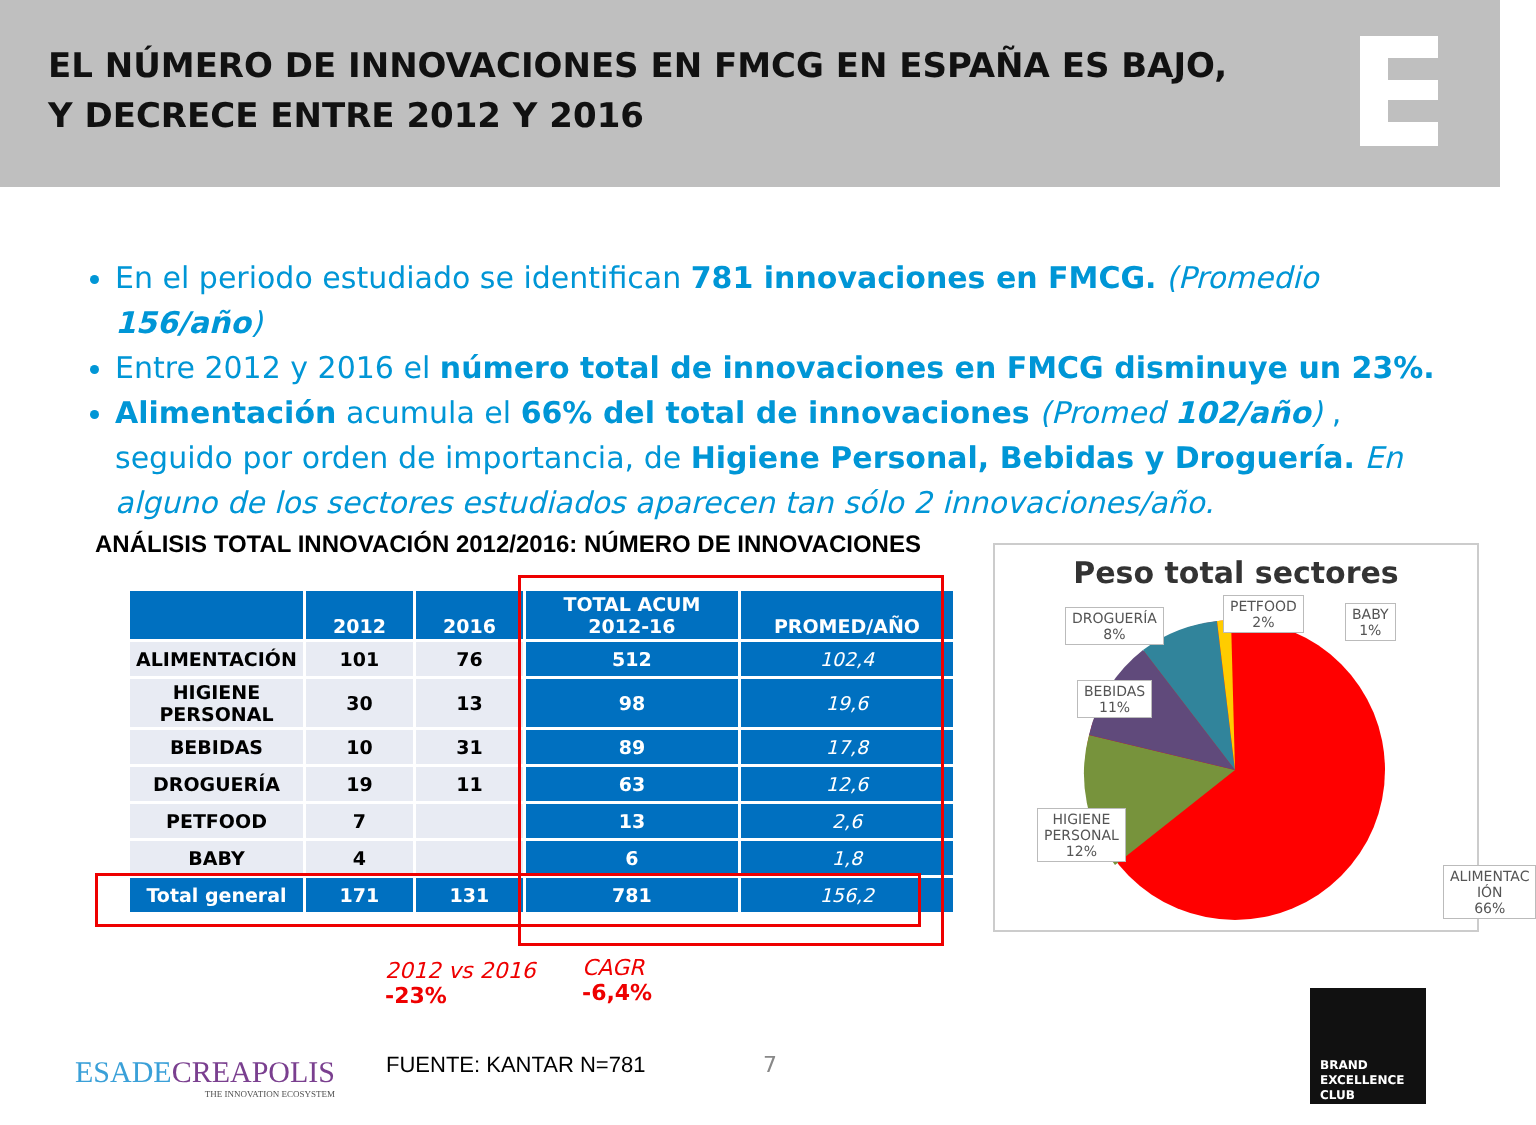EL NÚMERO DE INNOVACIONES EN FMCG EN ESPAÑA ES BAJO,
Y DECRECE ENTRE 2012 Y 2016
En el periodo estudiado se identifican 781 innovaciones en FMCG. (Promedio 156/año)
Entre 2012 y 2016 el número total de innovaciones en FMCG disminuye un 23%.
Alimentación acumula el 66% del total de innovaciones (Promed 102/año) , seguido por orden de importancia, de Higiene Personal, Bebidas y Droguería. En alguno de los sectores estudiados aparecen tan sólo 2 innovaciones/año.
ANÁLISIS TOTAL INNOVACIÓN 2012/2016: NÚMERO DE INNOVACIONES
| | 2012 | 2016 | TOTAL ACUM 2012-16 | PROMED/AÑO |
| --- | --- | --- | --- | --- |
| ALIMENTACIÓN | 101 | 76 | 512 | 102,4 |
| HIGIENE PERSONAL | 30 | 13 | 98 | 19,6 |
| BEBIDAS | 10 | 31 | 89 | 17,8 |
| DROGUERÍA | 19 | 11 | 63 | 12,6 |
| PETFOOD | 7 | | 13 | 2,6 |
| BABY | 4 | | 6 | 1,8 |
| Total general | 171 | 131 | 781 | 156,2 |
2012 vs 2016
-23%
CAGR
-6,4%
Peso total sectores
DROGUERÍA
8%
PETFOOD
2%
BABY
1%
BEBIDAS
11%
HIGIENE
PERSONAL
12%
ALIMENTAC
IÓN
66%
ESADECREAPOLIS
THE INNOVATION ECOSYSTEM
FUENTE: KANTAR N=781 7
BRAND
EXCELLENCE
CLUB